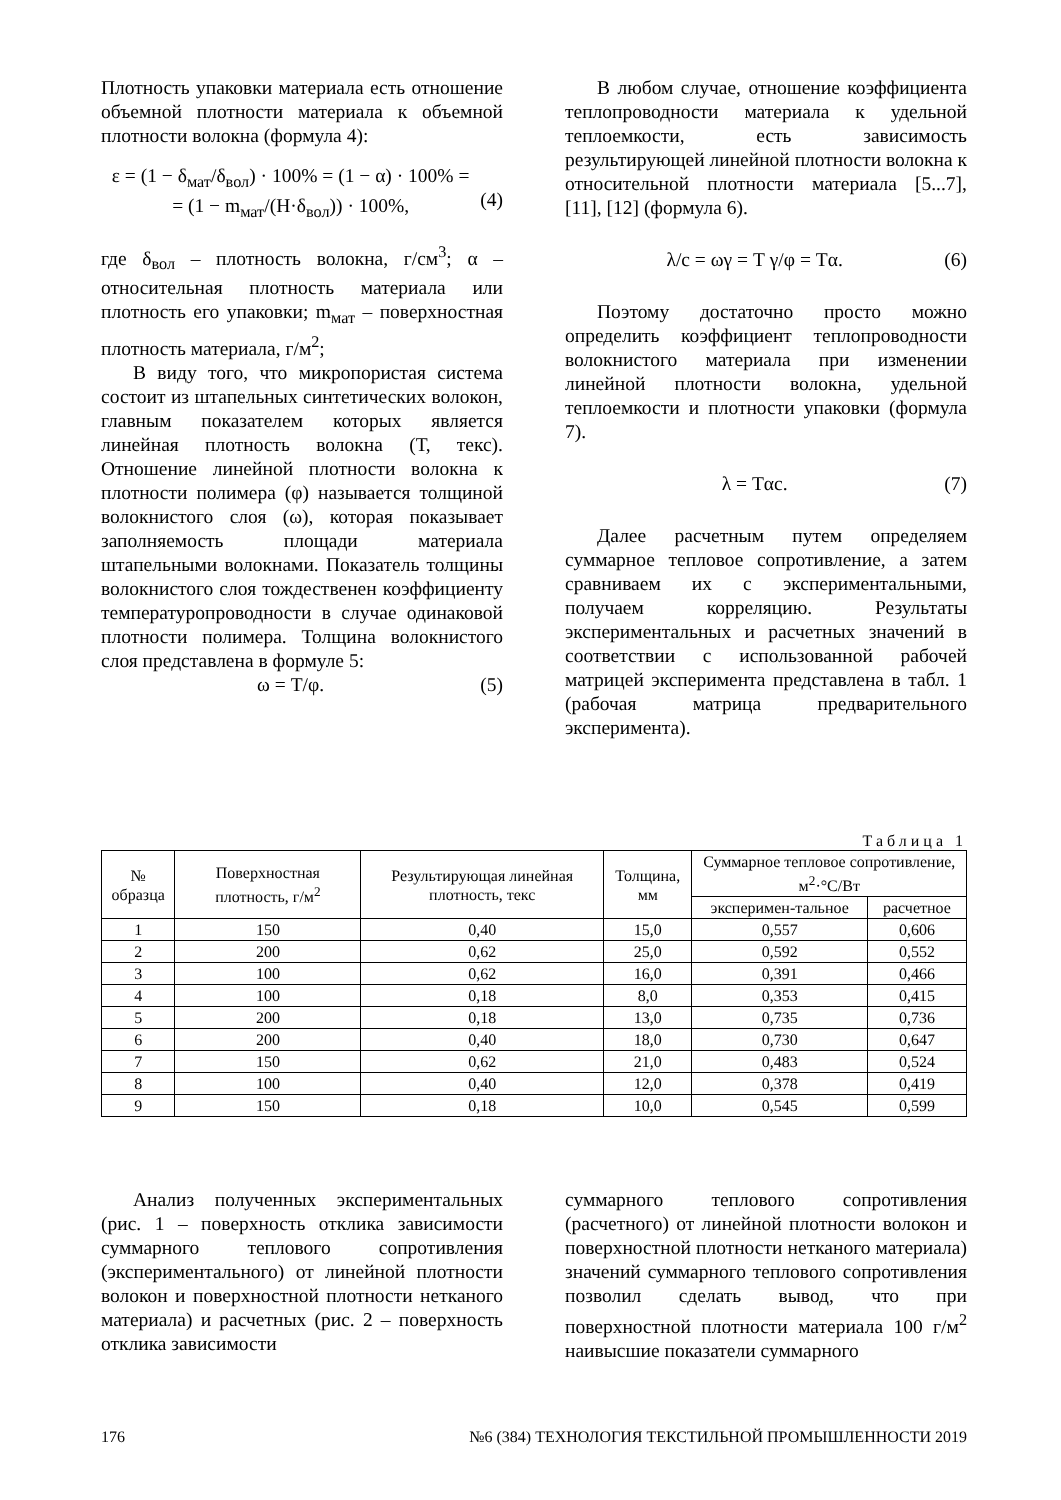Плотность упаковки материала есть отношение объемной плотности материала к объемной плотности волокна (формула 4):
ε = (1 − δ<sub>мат</sub>/δ<sub>вол</sub>) · 100% = (1 − α) · 100% =
= (1 − m<sub>мат</sub>/(Н·δ<sub>вол</sub>)) · 100%,
(4)
где δ<sub>вол</sub> – плотность волокна, г/см<sup>3</sup>; α – относительная плотность материала или плотность его упаковки; m<sub>мат</sub> – поверхностная плотность материала, г/м<sup>2</sup>;
В виду того, что микропористая система состоит из штапельных синтетических волокон, главным показателем которых является линейная плотность волокна (Т, текс). Отношение линейной плотности волокна к плотности полимера (φ) называется толщиной волокнистого слоя (ω), которая показывает заполняемость площади материала штапельными волокнами. Показатель толщины волокнистого слоя тождественен коэффициенту температуропроводности в случае одинаковой плотности полимера. Толщина волокнистого слоя представлена в формуле 5:
ω = Т/φ. (5)
В любом случае, отношение коэффициента теплопроводности материала к удельной теплоемкости, есть зависимость результирующей линейной плотности волокна к относительной плотности материала [5...7], [11], [12] (формула 6).
λ/c = ωγ = Т γ/φ = Тα. (6)
Поэтому достаточно просто можно определить коэффициент теплопроводности волокнистого материала при изменении линейной плотности волокна, удельной теплоемкости и плотности упаковки (формула 7).
λ = Тαc. (7)
Далее расчетным путем определяем суммарное тепловое сопротивление, а затем сравниваем их с экспериментальными, получаем корреляцию. Результаты экспериментальных и расчетных значений в соответствии с использованной рабочей матрицей эксперимента представлена в табл. 1 (рабочая матрица предварительного эксперимента).
Таблица 1
| № образца | Поверхностная плотность, г/м<sup>2</sup> | Результирующая линейная плотность, текс | Толщина, мм | Суммарное тепловое сопротивление, м<sup>2</sup>·°С/Вт | |
| --- | --- | --- | --- | --- | --- |
| | | | | эксперимен-тальное | расчетное |
| 1 | 150 | 0,40 | 15,0 | 0,557 | 0,606 |
| 2 | 200 | 0,62 | 25,0 | 0,592 | 0,552 |
| 3 | 100 | 0,62 | 16,0 | 0,391 | 0,466 |
| 4 | 100 | 0,18 | 8,0 | 0,353 | 0,415 |
| 5 | 200 | 0,18 | 13,0 | 0,735 | 0,736 |
| 6 | 200 | 0,40 | 18,0 | 0,730 | 0,647 |
| 7 | 150 | 0,62 | 21,0 | 0,483 | 0,524 |
| 8 | 100 | 0,40 | 12,0 | 0,378 | 0,419 |
| 9 | 150 | 0,18 | 10,0 | 0,545 | 0,599 |
Анализ полученных экспериментальных (рис. 1 – поверхность отклика зависимости суммарного теплового сопротивления (экспериментального) от линейной плотности волокон и поверхностной плотности нетканого материала) и расчетных (рис. 2 – поверхность отклика зависимости
суммарного теплового сопротивления (расчетного) от линейной плотности волокон и поверхностной плотности нетканого материала) значений суммарного теплового сопротивления позволил сделать вывод, что при поверхностной плотности материала 100 г/м<sup>2</sup> наивысшие показатели суммарного
176 №6 (384) ТЕХНОЛОГИЯ ТЕКСТИЛЬНОЙ ПРОМЫШЛЕННОСТИ 2019